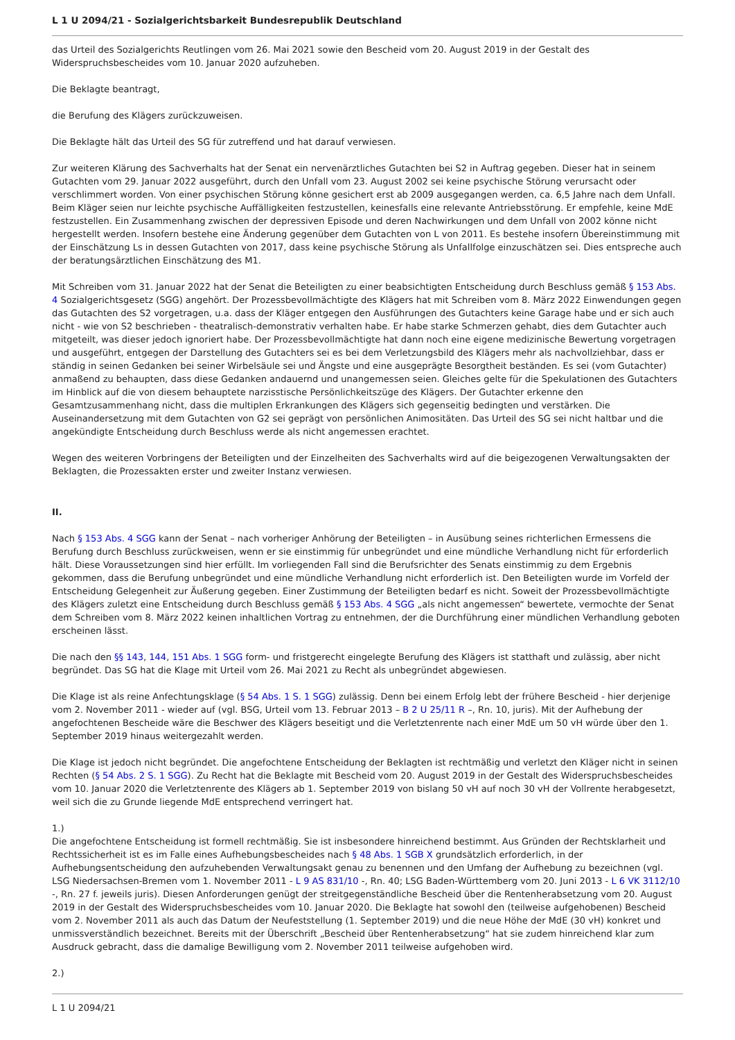L 1 U 2094/21 - Sozialgerichtsbarkeit Bundesrepublik Deutschland
das Urteil des Sozialgerichts Reutlingen vom 26. Mai 2021 sowie den Bescheid vom 20. August 2019 in der Gestalt des Widerspruchsbescheides vom 10. Januar 2020 aufzuheben.
Die Beklagte beantragt,
die Berufung des Klägers zurückzuweisen.
Die Beklagte hält das Urteil des SG für zutreffend und hat darauf verwiesen.
Zur weiteren Klärung des Sachverhalts hat der Senat ein nervenärztliches Gutachten bei S2 in Auftrag gegeben. Dieser hat in seinem Gutachten vom 29. Januar 2022 ausgeführt, durch den Unfall vom 23. August 2002 sei keine psychische Störung verursacht oder verschlimmert worden. Von einer psychischen Störung könne gesichert erst ab 2009 ausgegangen werden, ca. 6,5 Jahre nach dem Unfall. Beim Kläger seien nur leichte psychische Auffälligkeiten festzustellen, keinesfalls eine relevante Antriebsstörung. Er empfehle, keine MdE festzustellen. Ein Zusammenhang zwischen der depressiven Episode und deren Nachwirkungen und dem Unfall von 2002 könne nicht hergestellt werden. Insofern bestehe eine Änderung gegenüber dem Gutachten von L von 2011. Es bestehe insofern Übereinstimmung mit der Einschätzung Ls in dessen Gutachten von 2017, dass keine psychische Störung als Unfallfolge einzuschätzen sei. Dies entspreche auch der beratungsärztlichen Einschätzung des M1.
Mit Schreiben vom 31. Januar 2022 hat der Senat die Beteiligten zu einer beabsichtigten Entscheidung durch Beschluss gemäß § 153 Abs. 4 Sozialgerichtsgesetz (SGG) angehört. Der Prozessbevollmächtigte des Klägers hat mit Schreiben vom 8. März 2022 Einwendungen gegen das Gutachten des S2 vorgetragen, u.a. dass der Kläger entgegen den Ausführungen des Gutachters keine Garage habe und er sich auch nicht - wie von S2 beschrieben - theatralisch-demonstrativ verhalten habe. Er habe starke Schmerzen gehabt, dies dem Gutachter auch mitgeteilt, was dieser jedoch ignoriert habe. Der Prozessbevollmächtigte hat dann noch eine eigene medizinische Bewertung vorgetragen und ausgeführt, entgegen der Darstellung des Gutachters sei es bei dem Verletzungsbild des Klägers mehr als nachvollziehbar, dass er ständig in seinen Gedanken bei seiner Wirbelsäule sei und Ängste und eine ausgeprägte Besorgtheit beständen. Es sei (vom Gutachter) anmaßend zu behaupten, dass diese Gedanken andauernd und unangemessen seien. Gleiches gelte für die Spekulationen des Gutachters im Hinblick auf die von diesem behauptete narzisstische Persönlichkeitszüge des Klägers. Der Gutachter erkenne den Gesamtzusammenhang nicht, dass die multiplen Erkrankungen des Klägers sich gegenseitig bedingten und verstärken. Die Auseinandersetzung mit dem Gutachten von G2 sei geprägt von persönlichen Animositäten. Das Urteil des SG sei nicht haltbar und die angekündigte Entscheidung durch Beschluss werde als nicht angemessen erachtet.
Wegen des weiteren Vorbringens der Beteiligten und der Einzelheiten des Sachverhalts wird auf die beigezogenen Verwaltungsakten der Beklagten, die Prozessakten erster und zweiter Instanz verwiesen.
II.
Nach § 153 Abs. 4 SGG kann der Senat – nach vorheriger Anhörung der Beteiligten – in Ausübung seines richterlichen Ermessens die Berufung durch Beschluss zurückweisen, wenn er sie einstimmig für unbegründet und eine mündliche Verhandlung nicht für erforderlich hält. Diese Voraussetzungen sind hier erfüllt. Im vorliegenden Fall sind die Berufsrichter des Senats einstimmig zu dem Ergebnis gekommen, dass die Berufung unbegründet und eine mündliche Verhandlung nicht erforderlich ist. Den Beteiligten wurde im Vorfeld der Entscheidung Gelegenheit zur Äußerung gegeben. Einer Zustimmung der Beteiligten bedarf es nicht. Soweit der Prozessbevollmächtigte des Klägers zuletzt eine Entscheidung durch Beschluss gemäß § 153 Abs. 4 SGG „als nicht angemessen“ bewertete, vermochte der Senat dem Schreiben vom 8. März 2022 keinen inhaltlichen Vortrag zu entnehmen, der die Durchführung einer mündlichen Verhandlung geboten erscheinen lässt.
Die nach den §§ 143, 144, 151 Abs. 1 SGG form- und fristgerecht eingelegte Berufung des Klägers ist statthaft und zulässig, aber nicht begründet. Das SG hat die Klage mit Urteil vom 26. Mai 2021 zu Recht als unbegründet abgewiesen.
Die Klage ist als reine Anfechtungsklage (§ 54 Abs. 1 S. 1 SGG) zulässig. Denn bei einem Erfolg lebt der frühere Bescheid - hier derjenige vom 2. November 2011 - wieder auf (vgl. BSG, Urteil vom 13. Februar 2013 – B 2 U 25/11 R –, Rn. 10, juris). Mit der Aufhebung der angefochtenen Bescheide wäre die Beschwer des Klägers beseitigt und die Verletztenrente nach einer MdE um 50 vH würde über den 1. September 2019 hinaus weitergezahlt werden.
Die Klage ist jedoch nicht begründet. Die angefochtene Entscheidung der Beklagten ist rechtmäßig und verletzt den Kläger nicht in seinen Rechten (§ 54 Abs. 2 S. 1 SGG). Zu Recht hat die Beklagte mit Bescheid vom 20. August 2019 in der Gestalt des Widerspruchsbescheides vom 10. Januar 2020 die Verletztenrente des Klägers ab 1. September 2019 von bislang 50 vH auf noch 30 vH der Vollrente herabgesetzt, weil sich die zu Grunde liegende MdE entsprechend verringert hat.
1.)
Die angefochtene Entscheidung ist formell rechtmäßig. Sie ist insbesondere hinreichend bestimmt. Aus Gründen der Rechtsklarheit und Rechtssicherheit ist es im Falle eines Aufhebungsbescheides nach § 48 Abs. 1 SGB X grundsätzlich erforderlich, in der Aufhebungsentscheidung den aufzuhebenden Verwaltungsakt genau zu benennen und den Umfang der Aufhebung zu bezeichnen (vgl. LSG Niedersachsen-Bremen vom 1. November 2011 - L 9 AS 831/10 -, Rn. 40; LSG Baden-Württemberg vom 20. Juni 2013 - L 6 VK 3112/10 -, Rn. 27 f. jeweils juris). Diesen Anforderungen genügt der streitgegenständliche Bescheid über die Rentenherabsetzung vom 20. August 2019 in der Gestalt des Widerspruchsbescheides vom 10. Januar 2020. Die Beklagte hat sowohl den (teilweise aufgehobenen) Bescheid vom 2. November 2011 als auch das Datum der Neufeststellung (1. September 2019) und die neue Höhe der MdE (30 vH) konkret und unmissverständlich bezeichnet. Bereits mit der Überschrift „Bescheid über Rentenherabsetzung“ hat sie zudem hinreichend klar zum Ausdruck gebracht, dass die damalige Bewilligung vom 2. November 2011 teilweise aufgehoben wird.
2.)
L 1 U 2094/21